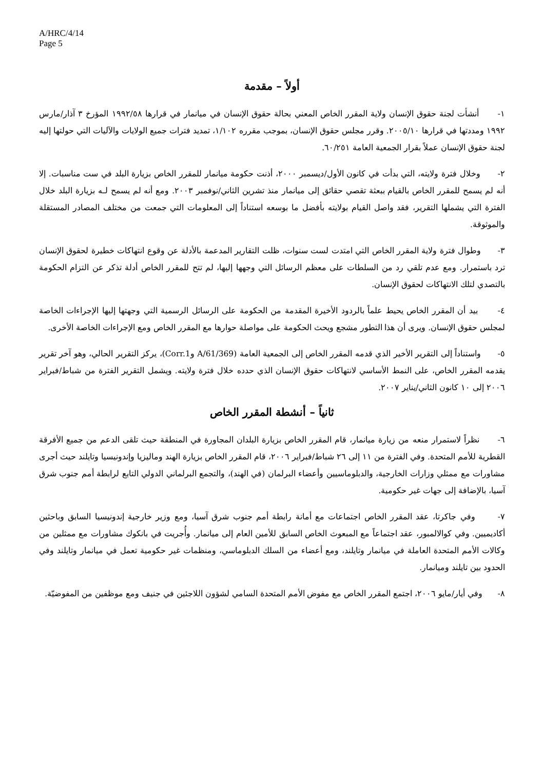A/HRC/4/14
Page 5
أولاً – مقدمة
١- أنشأت لجنة حقوق الإنسان ولاية المقرر الخاص المعني بحالة حقوق الإنسان في ميانمار في قرارها ١٩٩٢/٥٨ المؤرخ ٣ آذار/مارس ١٩٩٢ ومددتها في قرارها ٢٠٠٥/١٠. وقرر مجلس حقوق الإنسان، بموجب مقرره ١/١٠٢، تمديد فترات جميع الولايات والآليات التي حولتها إليه لجنة حقوق الإنسان عملاً بقرار الجمعية العامة ٦٠/٢٥١.
٢- وخلال فترة ولايته، التي بدأت في كانون الأول/ديسمبر ٢٠٠٠، أذنت حكومة ميانمار للمقرر الخاص بزيارة البلد في ست مناسبات. إلا أنه لم يسمح للمقرر الخاص بالقيام ببعثة تقصي حقائق إلى ميانمار منذ تشرين الثاني/نوفمبر ٢٠٠٣. ومع أنه لم يسمح لـه بزيارة البلد خلال الفترة التي يشملها التقرير، فقد واصل القيام بولايته بأفضل ما بوسعه استناداً إلى المعلومات التي جمعت من مختلف المصادر المستقلة والموثوقة.
٣- وطوال فترة ولاية المقرر الخاص التي امتدت لست سنوات، ظلت التقارير المدعمة بالأدلة عن وقوع انتهاكات خطيرة لحقوق الإنسان ترد باستمرار. ومع عدم تلقي رد من السلطات على معظم الرسائل التي وجهها إليها، لم تتح للمقرر الخاص أدلة تذكر عن التزام الحكومة بالتصدي لتلك الانتهاكات لحقوق الإنسان.
٤- بيد أن المقرر الخاص يحيط علماً بالردود الأخيرة المقدمة من الحكومة على الرسائل الرسمية التي وجهتها إليها الإجراءات الخاصة لمجلس حقوق الإنسان. ويرى أن هذا التطور مشجع ويحث الحكومة على مواصلة حوارها مع المقرر الخاص ومع الإجراءات الخاصة الأخرى.
٥- واستناداً إلى التقرير الأخير الذي قدمه المقرر الخاص إلى الجمعية العامة (A/61/369 وCorr.1)، يركز التقرير الحالي، وهو آخر تقرير يقدمه المقرر الخاص، على النمط الأساسي لانتهاكات حقوق الإنسان الذي حدده خلال فترة ولايته. ويشمل التقرير الفترة من شباط/فبراير ٢٠٠٦ إلى ١٠ كانون الثاني/يناير ٢٠٠٧.
ثانياً – أنشطة المقرر الخاص
٦- نظراً لاستمرار منعه من زيارة ميانمار، قام المقرر الخاص بزيارة البلدان المجاورة في المنطقة حيث تلقى الدعم من جميع الأفرقة القطرية للأمم المتحدة. وفي الفترة من ١١ إلى ٢٦ شباط/فبراير ٢٠٠٦، قام المقرر الخاص بزيارة الهند وماليزيا وإندونيسيا وتايلند حيث أجرى مشاورات مع ممثلي وزارات الخارجية، والدبلوماسيين وأعضاء البرلمان (في الهند)، والتجمع البرلماني الدولي التابع لرابطة أمم جنوب شرق آسيا، بالإضافة إلى جهات غير حكومية.
٧- وفي جاكرتا، عقد المقرر الخاص اجتماعات مع أمانة رابطة أمم جنوب شرق آسيا، ومع وزير خارجية إندونيسيا السابق وباحثين أكاديميين. وفي كوالالمبور، عقد اجتماعاً مع المبعوث الخاص السابق للأمين العام إلى ميانمار. وأُجريت في بانكوك مشاورات مع ممثلين من وكالات الأمم المتحدة العاملة في ميانمار وتايلند، ومع أعضاء من السلك الدبلوماسي، ومنظمات غير حكومية تعمل في ميانمار وتايلند وفي الحدود بين تايلند وميانمار.
٨- وفي أيار/مايو ٢٠٠٦، اجتمع المقرر الخاص مع مفوض الأمم المتحدة السامي لشؤون اللاجئين في جنيف ومع موظفين من المفوضيّة.